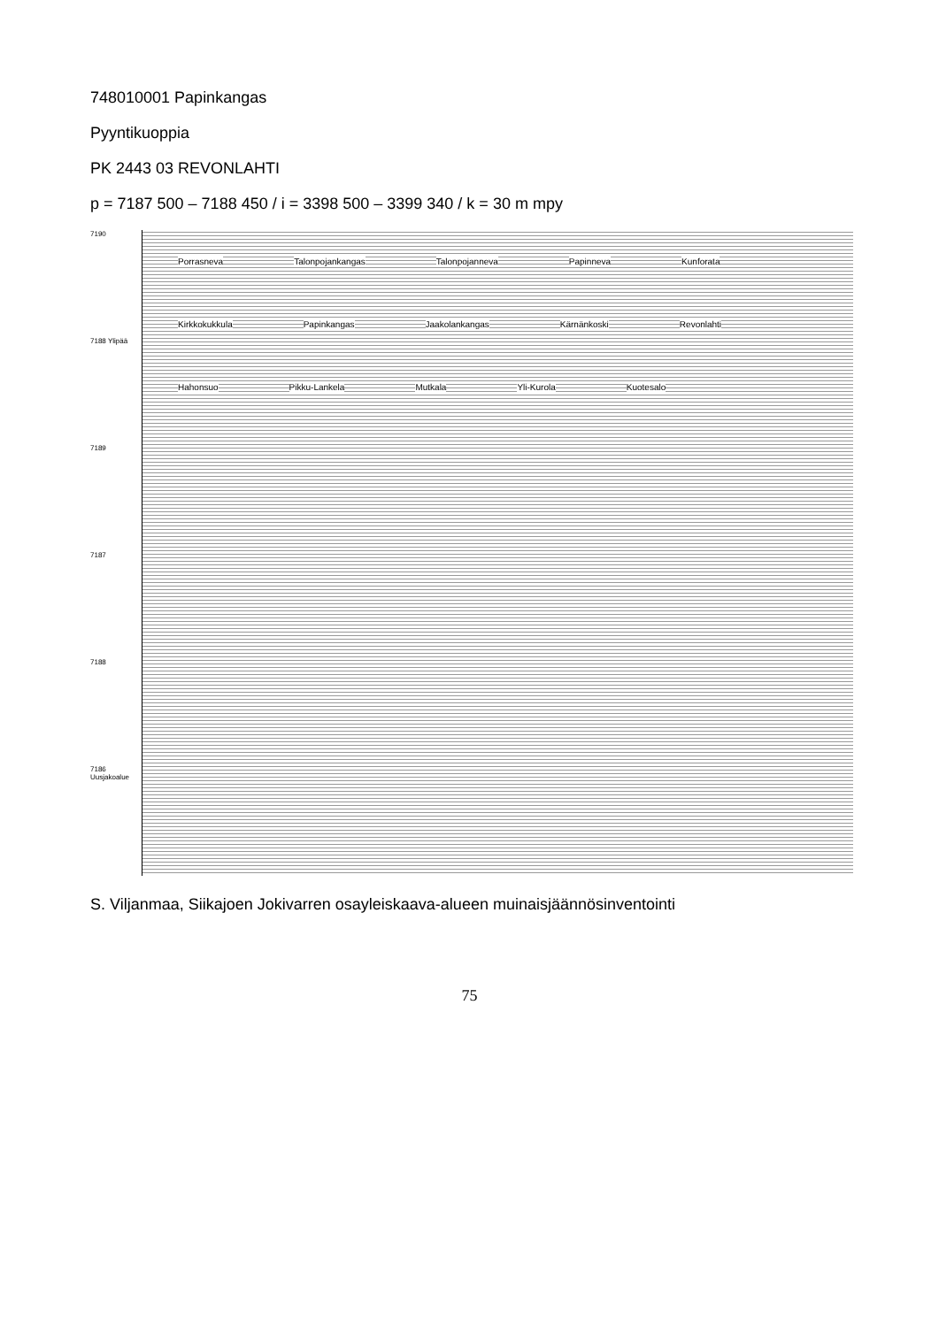748010001 Papinkangas
Pyyntikuoppia
PK 2443 03 REVONLAHTI
p = 7187 500 – 7188 450 / i = 3398 500 – 3399 340 / k = 30 m mpy
7190
7188 Ylipää
7189
7187
7188
7186 Uusjakoalue
Porrasneva Talonpojankangas Talonpojanneva Papinneva Kunforata Kirkkokukkula Papinkangas Jaakolankangas Kärnänkoski Revonlahti Hahonsuo Pikku-Lankela Mutkala Yli-Kurola Kuotesalo
S. Viljanmaa, Siikajoen Jokivarren osayleiskaava-alueen muinaisjäännösinventointi
75